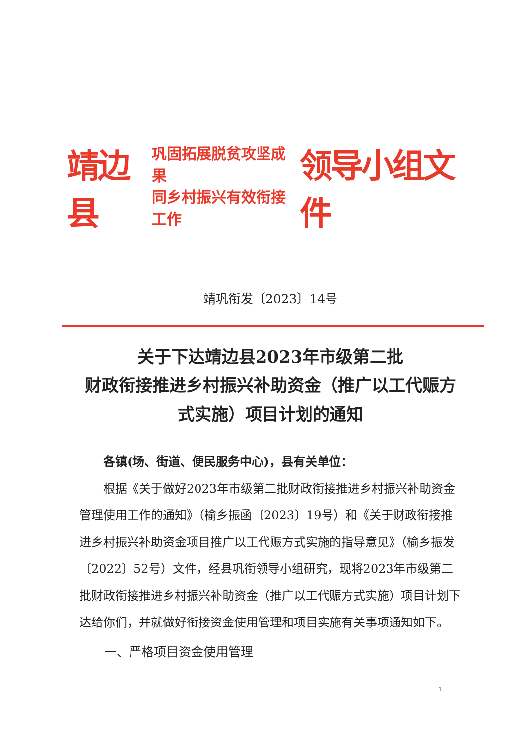靖边县 巩固拓展脱贫攻坚成果
同乡村振兴有效衔接工作 领导小组文件
靖巩衔发〔2023〕14号
关于下达靖边县2023年市级第二批
财政衔接推进乡村振兴补助资金（推广以工代赈方式实施）项目计划的通知
各镇(场、街道、便民服务中心)，县有关单位：
根据《关于做好2023年市级第二批财政衔接推进乡村振兴补助资金管理使用工作的通知》（榆乡振函〔2023〕19号）和《关于财政衔接推进乡村振兴补助资金项目推广以工代赈方式实施的指导意见》（榆乡振发〔2022〕52号）文件，经县巩衔领导小组研究，现将2023年市级第二批财政衔接推进乡村振兴补助资金（推广以工代赈方式实施）项目计划下达给你们，并就做好衔接资金使用管理和项目实施有关事项通知如下。
一、严格项目资金使用管理
1